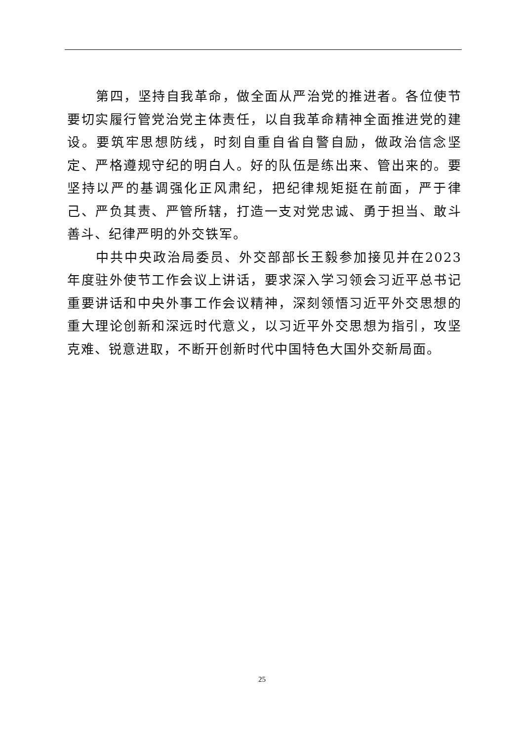第四，坚持自我革命，做全面从严治党的推进者。各位使节要切实履行管党治党主体责任，以自我革命精神全面推进党的建设。要筑牢思想防线，时刻自重自省自警自励，做政治信念坚定、严格遵规守纪的明白人。好的队伍是练出来、管出来的。要坚持以严的基调强化正风肃纪，把纪律规矩挺在前面，严于律己、严负其责、严管所辖，打造一支对党忠诚、勇于担当、敢斗善斗、纪律严明的外交铁军。
中共中央政治局委员、外交部部长王毅参加接见并在2023年度驻外使节工作会议上讲话，要求深入学习领会习近平总书记重要讲话和中央外事工作会议精神，深刻领悟习近平外交思想的重大理论创新和深远时代意义，以习近平外交思想为指引，攻坚克难、锐意进取，不断开创新时代中国特色大国外交新局面。
25